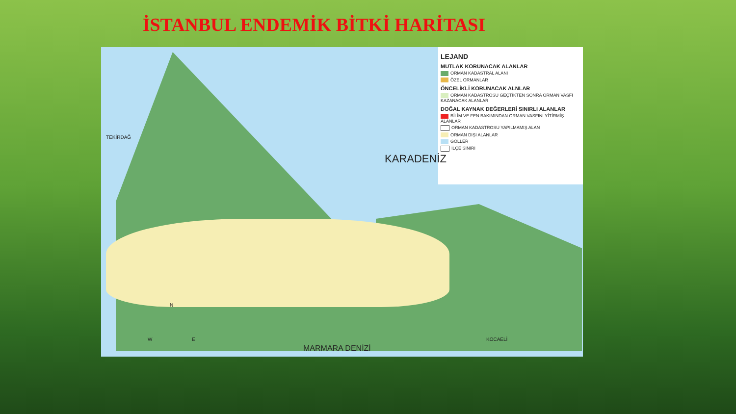İSTANBUL ENDEMİK BİTKİ HARİTASI
LEJAND
MUTLAK KORUNACAK ALANLAR
ORMAN KADASTRAL ALANI
ÖZEL ORMANLAR
ÖNCELİKLİ KORUNACAK ALNLAR
ORMAN KADASTROSU GEÇTİKTEN SONRA ORMAN VASFI KAZANACAK ALANLAR
DOĞAL KAYNAK DEĞERLERİ SINIRLI ALANLAR
BİLİM VE FEN BAKIMINDAN ORMAN VASFINI YİTİRMİŞ ALANLAR
ORMAN KADASTROSU YAPILMAMIŞ ALAN
ORMAN DIŞI ALANLAR
GÖLLER
İLÇE SINIRI
TEKİRDAĞ
KARADENİZ
MARMARA DENİZİ
KOCAELİ
N
W E